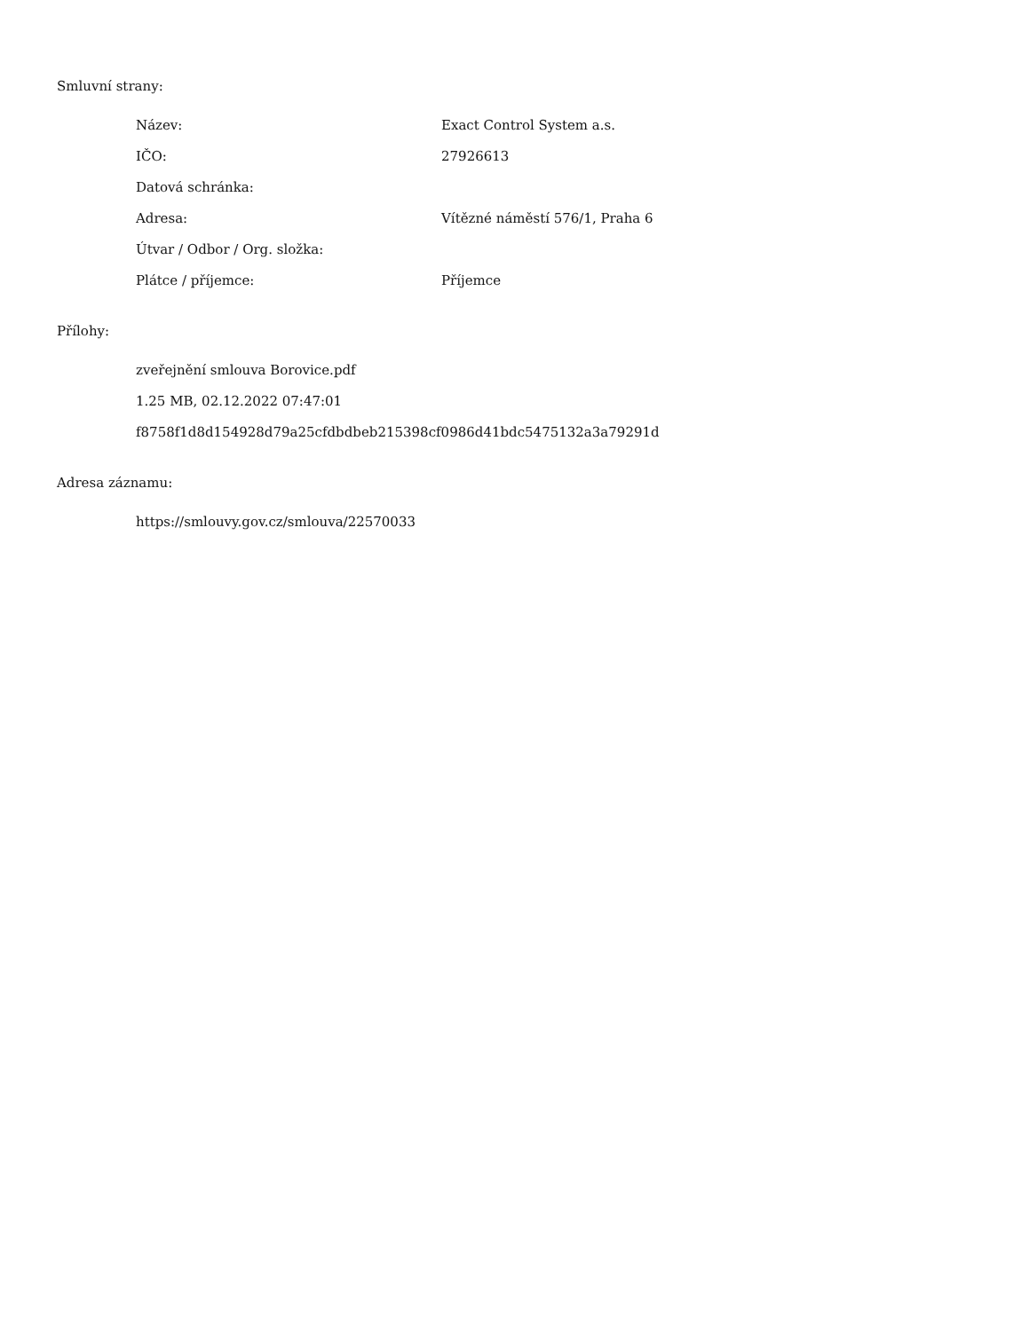Smluvní strany:
| Název: | Exact Control System a.s. |
| IČO: | 27926613 |
| Datová schránka: | |
| Adresa: | Vítězné náměstí 576/1, Praha 6 |
| Útvar / Odbor / Org. složka: | |
| Plátce / příjemce: | Příjemce |
Přílohy:
zveřejnění smlouva Borovice.pdf
1.25 MB, 02.12.2022 07:47:01
f8758f1d8d154928d79a25cfdbdbeb215398cf0986d41bdc5475132a3a79291d
Adresa záznamu:
https://smlouvy.gov.cz/smlouva/22570033